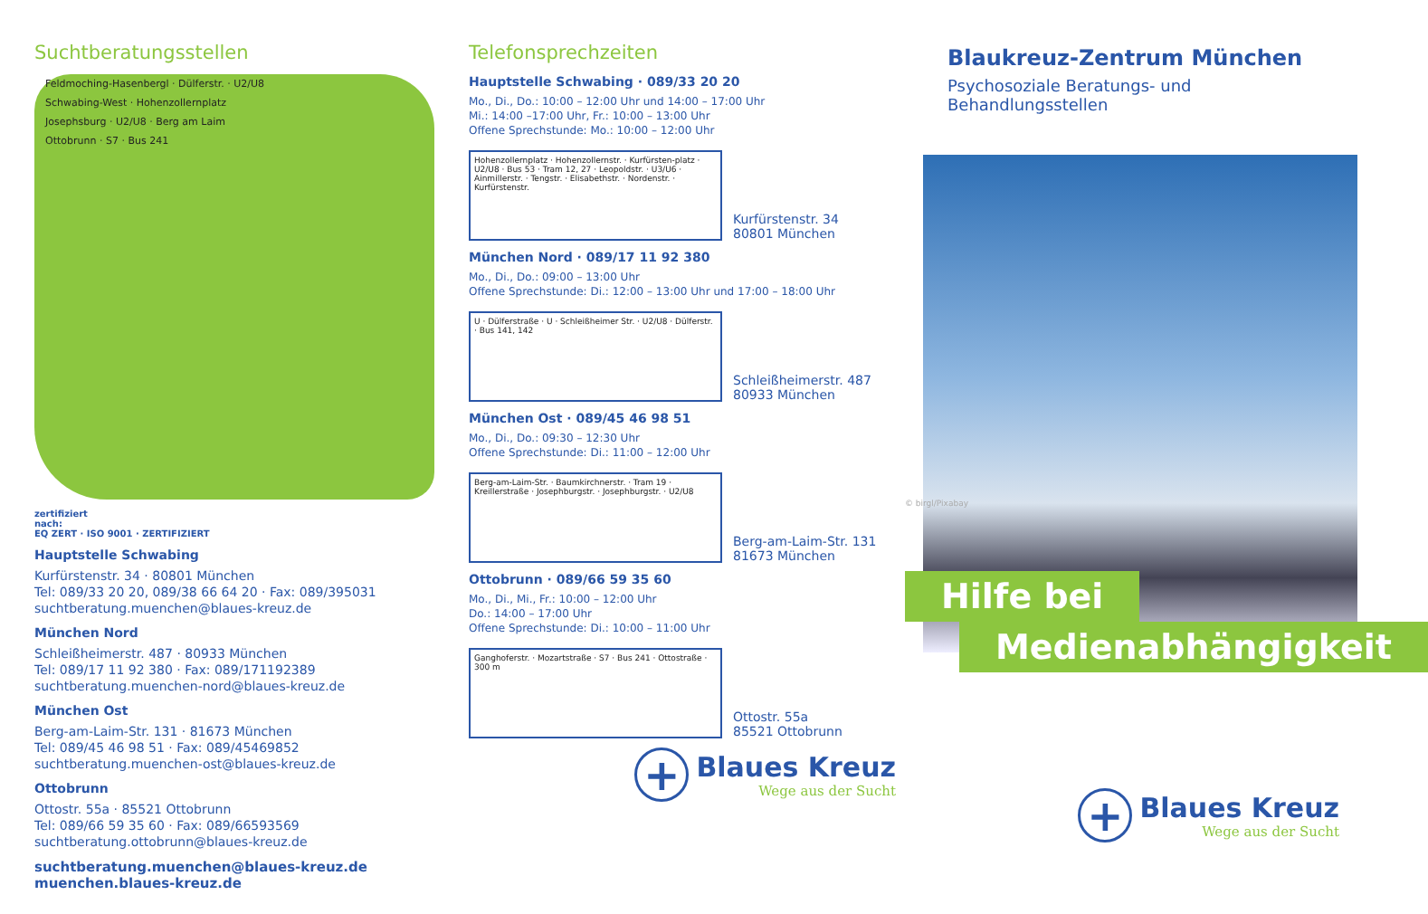Suchtberatungsstellen
Feldmoching-Hasenbergl · Dülferstr. · U2/U8
Schwabing-West · Hohenzollernplatz
Josephsburg · U2/U8 · Berg am Laim
Ottobrunn · S7 · Bus 241
zertifiziert
nach:
EQ ZERT · ISO 9001 · ZERTIFIZIERT
Hauptstelle Schwabing
Kurfürstenstr. 34 · 80801 München
Tel: 089/33 20 20, 089/38 66 64 20 · Fax: 089/395031
suchtberatung.muenchen@blaues-kreuz.de
München Nord
Schleißheimerstr. 487 · 80933 München
Tel: 089/17 11 92 380 · Fax: 089/171192389
suchtberatung.muenchen-nord@blaues-kreuz.de
München Ost
Berg-am-Laim-Str. 131 · 81673 München
Tel: 089/45 46 98 51 · Fax: 089/45469852
suchtberatung.muenchen-ost@blaues-kreuz.de
Ottobrunn
Ottostr. 55a · 85521 Ottobrunn
Tel: 089/66 59 35 60 · Fax: 089/66593569
suchtberatung.ottobrunn@blaues-kreuz.de
suchtberatung.muenchen@blaues-kreuz.de
muenchen.blaues-kreuz.de
Telefonsprechzeiten
Hauptstelle Schwabing · 089/33 20 20
Mo., Di., Do.: 10:00 – 12:00 Uhr und 14:00 – 17:00 Uhr
Mi.: 14:00 –17:00 Uhr, Fr.: 10:00 – 13:00 Uhr
Offene Sprechstunde: Mo.: 10:00 – 12:00 Uhr
Hohenzollernplatz · Hohenzollernstr. · Kurfürsten-platz · U2/U8 · Bus 53 · Tram 12, 27 · Leopoldstr. · U3/U6 · Ainmillerstr. · Tengstr. · Elisabethstr. · Nordenstr. · Kurfürstenstr.
Kurfürstenstr. 34
80801 München
München Nord · 089/17 11 92 380
Mo., Di., Do.: 09:00 – 13:00 Uhr
Offene Sprechstunde: Di.: 12:00 – 13:00 Uhr und 17:00 – 18:00 Uhr
U · Dülferstraße · U · Schleißheimer Str. · U2/U8 · Dülferstr. · Bus 141, 142
Schleißheimerstr. 487
80933 München
München Ost · 089/45 46 98 51
Mo., Di., Do.: 09:30 – 12:30 Uhr
Offene Sprechstunde: Di.: 11:00 – 12:00 Uhr
Berg-am-Laim-Str. · Baumkirchnerstr. · Tram 19 · Kreillerstraße · Josephburgstr. · Josephburgstr. · U2/U8
Berg-am-Laim-Str. 131
81673 München
Ottobrunn · 089/66 59 35 60
Mo., Di., Mi., Fr.: 10:00 – 12:00 Uhr
Do.: 14:00 – 17:00 Uhr
Offene Sprechstunde: Di.: 10:00 – 11:00 Uhr
Ganghoferstr. · Mozartstraße · S7 · Bus 241 · Ottostraße · 300 m
Ottostr. 55a
85521 Ottobrunn
+
Blaues Kreuz
Wege aus der Sucht
Blaukreuz-Zentrum München
Psychosoziale Beratungs- und
Behandlungsstellen
© birgl/Pixabay
Hilfe bei
Medienabhängigkeit
+
Blaues Kreuz
Wege aus der Sucht